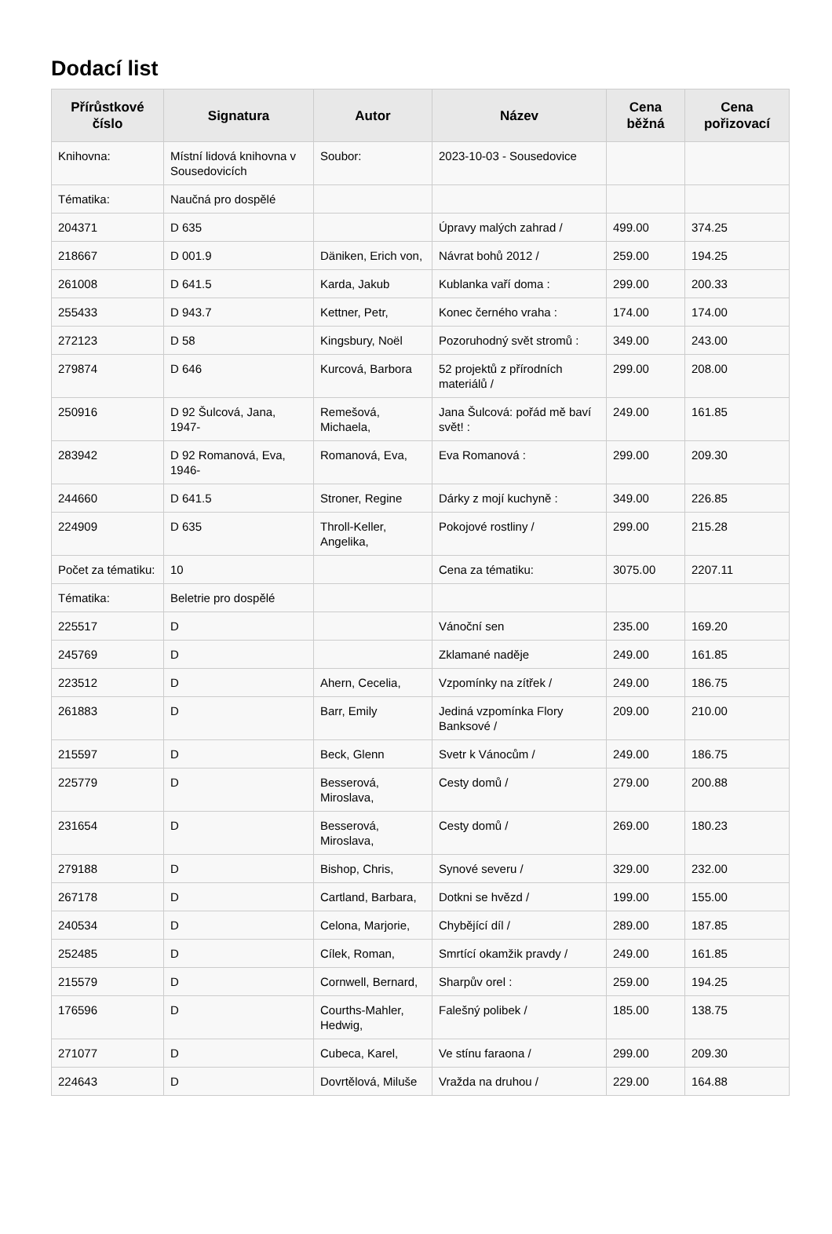Dodací list
| Přírůstkové číslo | Signatura | Autor | Název | Cena běžná | Cena pořizovací |
| --- | --- | --- | --- | --- | --- |
| Knihovna: | Místní lidová knihovna v Sousedovicích | Soubor: | 2023-10-03 - Sousedovice | | |
| Tématika: | Naučná pro dospělé | | | | |
| 204371 | D 635 | | Úpravy malých zahrad / | 499.00 | 374.25 |
| 218667 | D 001.9 | Däniken, Erich von, | Návrat bohů 2012 / | 259.00 | 194.25 |
| 261008 | D 641.5 | Karda, Jakub | Kublanka vaří doma : | 299.00 | 200.33 |
| 255433 | D 943.7 | Kettner, Petr, | Konec černého vraha : | 174.00 | 174.00 |
| 272123 | D 58 | Kingsbury, Noël | Pozoruhodný svět stromů : | 349.00 | 243.00 |
| 279874 | D 646 | Kurcová, Barbora | 52 projektů z přírodních materiálů / | 299.00 | 208.00 |
| 250916 | D 92 Šulcová, Jana, 1947- | Remešová, Michaela, | Jana Šulcová: pořád mě baví svět! : | 249.00 | 161.85 |
| 283942 | D 92 Romanová, Eva, 1946- | Romanová, Eva, | Eva Romanová : | 299.00 | 209.30 |
| 244660 | D 641.5 | Stroner, Regine | Dárky z mojí kuchyně : | 349.00 | 226.85 |
| 224909 | D 635 | Throll-Keller, Angelika, | Pokojové rostliny / | 299.00 | 215.28 |
| Počet za tématiku: | 10 | | Cena za tématiku: | 3075.00 | 2207.11 |
| Tématika: | Beletrie pro dospělé | | | | |
| 225517 | D | | Vánoční sen | 235.00 | 169.20 |
| 245769 | D | | Zklamané naděje | 249.00 | 161.85 |
| 223512 | D | Ahern, Cecelia, | Vzpomínky na zítřek / | 249.00 | 186.75 |
| 261883 | D | Barr, Emily | Jediná vzpomínka Flory Banksové / | 209.00 | 210.00 |
| 215597 | D | Beck, Glenn | Svetr k Vánocům / | 249.00 | 186.75 |
| 225779 | D | Besserová, Miroslava, | Cesty domů / | 279.00 | 200.88 |
| 231654 | D | Besserová, Miroslava, | Cesty domů / | 269.00 | 180.23 |
| 279188 | D | Bishop, Chris, | Synové severu / | 329.00 | 232.00 |
| 267178 | D | Cartland, Barbara, | Dotkni se hvězd / | 199.00 | 155.00 |
| 240534 | D | Celona, Marjorie, | Chybějící díl / | 289.00 | 187.85 |
| 252485 | D | Cílek, Roman, | Smrtící okamžik pravdy / | 249.00 | 161.85 |
| 215579 | D | Cornwell, Bernard, | Sharpův orel : | 259.00 | 194.25 |
| 176596 | D | Courths-Mahler, Hedwig, | Falešný polibek / | 185.00 | 138.75 |
| 271077 | D | Cubeca, Karel, | Ve stínu faraona / | 299.00 | 209.30 |
| 224643 | D | Dovrtělová, Miluše | Vražda na druhou / | 229.00 | 164.88 |